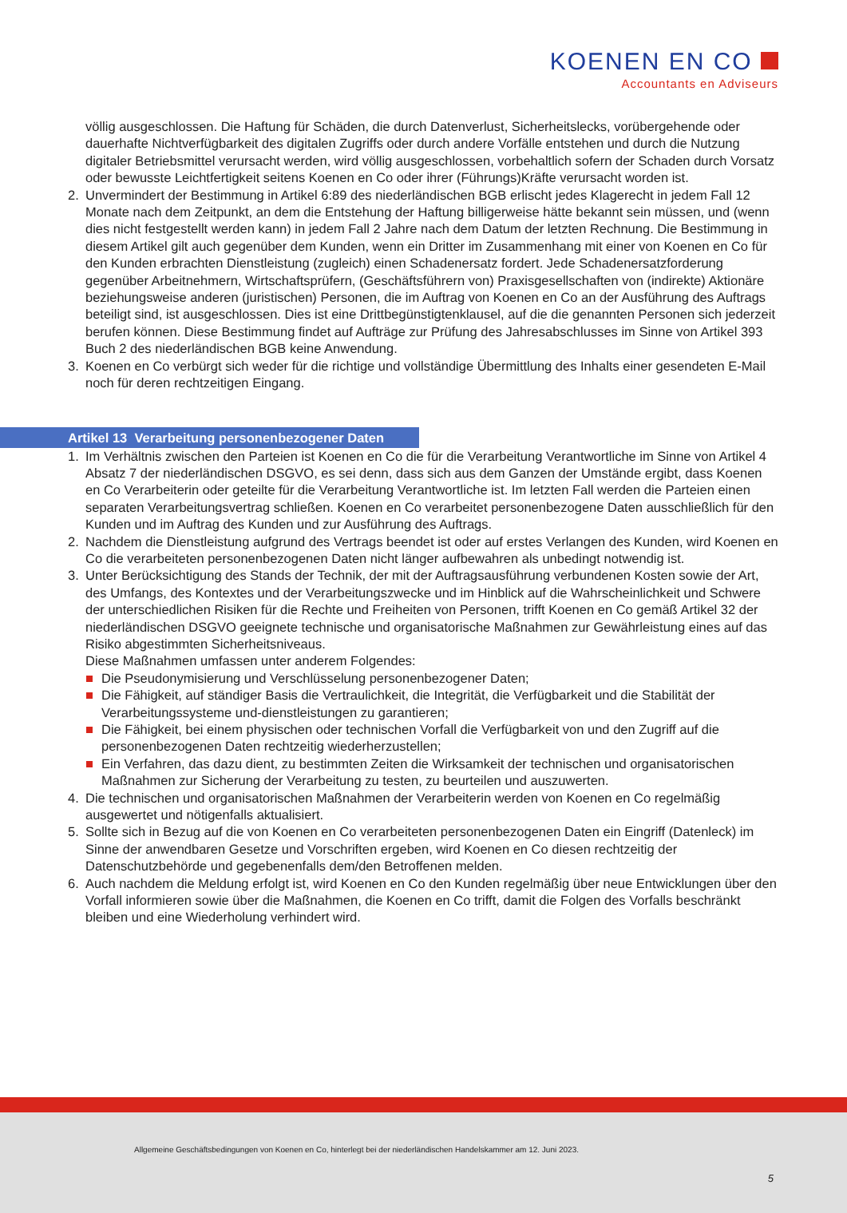KOENEN EN CO
Accountants en Adviseurs
völlig ausgeschlossen. Die Haftung für Schäden, die durch Datenverlust, Sicherheitslecks, vorübergehende oder dauerhafte Nichtverfügbarkeit des digitalen Zugriffs oder durch andere Vorfälle entstehen und durch die Nutzung digitaler Betriebsmittel verursacht werden, wird völlig ausgeschlossen, vorbehaltlich sofern der Schaden durch Vorsatz oder bewusste Leichtfertigkeit seitens Koenen en Co oder ihrer (Führungs)Kräfte verursacht worden ist.
2. Unvermindert der Bestimmung in Artikel 6:89 des niederländischen BGB erlischt jedes Klagerecht in jedem Fall 12 Monate nach dem Zeitpunkt, an dem die Entstehung der Haftung billigerweise hätte bekannt sein müssen, und (wenn dies nicht festgestellt werden kann) in jedem Fall 2 Jahre nach dem Datum der letzten Rechnung. Die Bestimmung in diesem Artikel gilt auch gegenüber dem Kunden, wenn ein Dritter im Zusammenhang mit einer von Koenen en Co für den Kunden erbrachten Dienstleistung (zugleich) einen Schadenersatz fordert. Jede Schadenersatzforderung gegenüber Arbeitnehmern, Wirtschaftsprüfern, (Geschäftsführern von) Praxisgesellschaften von (indirekte) Aktionäre beziehungsweise anderen (juristischen) Personen, die im Auftrag von Koenen en Co an der Ausführung des Auftrags beteiligt sind, ist ausgeschlossen. Dies ist eine Drittbegünstigtenklausel, auf die die genannten Personen sich jederzeit berufen können. Diese Bestimmung findet auf Aufträge zur Prüfung des Jahresabschlusses im Sinne von Artikel 393 Buch 2 des niederländischen BGB keine Anwendung.
3. Koenen en Co verbürgt sich weder für die richtige und vollständige Übermittlung des Inhalts einer gesendeten E-Mail noch für deren rechtzeitigen Eingang.
Artikel 13 Verarbeitung personenbezogener Daten
1. Im Verhältnis zwischen den Parteien ist Koenen en Co die für die Verarbeitung Verantwortliche im Sinne von Artikel 4 Absatz 7 der niederländischen DSGVO, es sei denn, dass sich aus dem Ganzen der Umstände ergibt, dass Koenen en Co Verarbeiterin oder geteilte für die Verarbeitung Verantwortliche ist. Im letzten Fall werden die Parteien einen separaten Verarbeitungsvertrag schließen. Koenen en Co verarbeitet personenbezogene Daten ausschließlich für den Kunden und im Auftrag des Kunden und zur Ausführung des Auftrags.
2. Nachdem die Dienstleistung aufgrund des Vertrags beendet ist oder auf erstes Verlangen des Kunden, wird Koenen en Co die verarbeiteten personenbezogenen Daten nicht länger aufbewahren als unbedingt notwendig ist.
3. Unter Berücksichtigung des Stands der Technik, der mit der Auftragsausführung verbundenen Kosten sowie der Art, des Umfangs, des Kontextes und der Verarbeitungszwecke und im Hinblick auf die Wahrscheinlichkeit und Schwere der unterschiedlichen Risiken für die Rechte und Freiheiten von Personen, trifft Koenen en Co gemäß Artikel 32 der niederländischen DSGVO geeignete technische und organisatorische Maßnahmen zur Gewährleistung eines auf das Risiko abgestimmten Sicherheitsniveaus.
Diese Maßnahmen umfassen unter anderem Folgendes:
Die Pseudonymisierung und Verschlüsselung personenbezogener Daten;
Die Fähigkeit, auf ständiger Basis die Vertraulichkeit, die Integrität, die Verfügbarkeit und die Stabilität der Verarbeitungssysteme und-dienstleistungen zu garantieren;
Die Fähigkeit, bei einem physischen oder technischen Vorfall die Verfügbarkeit von und den Zugriff auf die personenbezogenen Daten rechtzeitig wiederherzustellen;
Ein Verfahren, das dazu dient, zu bestimmten Zeiten die Wirksamkeit der technischen und organisatorischen Maßnahmen zur Sicherung der Verarbeitung zu testen, zu beurteilen und auszuwerten.
4. Die technischen und organisatorischen Maßnahmen der Verarbeiterin werden von Koenen en Co regelmäßig ausgewertet und nötigenfalls aktualisiert.
5. Sollte sich in Bezug auf die von Koenen en Co verarbeiteten personenbezogenen Daten ein Eingriff (Datenleck) im Sinne der anwendbaren Gesetze und Vorschriften ergeben, wird Koenen en Co diesen rechtzeitig der Datenschutzbehörde und gegebenenfalls dem/den Betroffenen melden.
6. Auch nachdem die Meldung erfolgt ist, wird Koenen en Co den Kunden regelmäßig über neue Entwicklungen über den Vorfall informieren sowie über die Maßnahmen, die Koenen en Co trifft, damit die Folgen des Vorfalls beschränkt bleiben und eine Wiederholung verhindert wird.
Allgemeine Geschäftsbedingungen von Koenen en Co, hinterlegt bei der niederländischen Handelskammer am 12. Juni 2023.
5